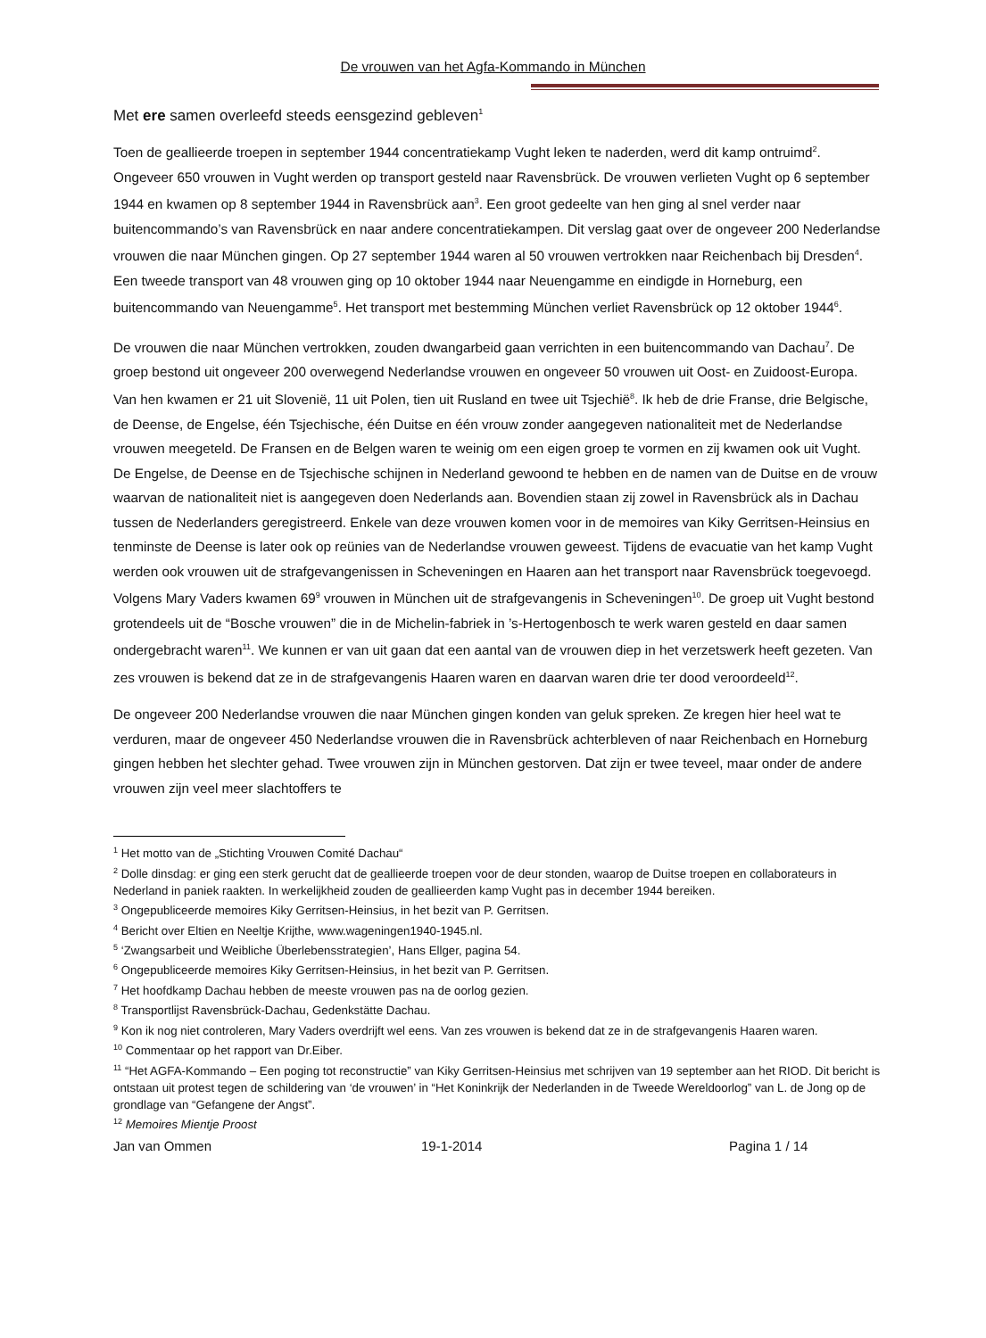De vrouwen van het Agfa-Kommando in München
Met ere samen overleefd steeds eensgezind gebleven<sup>1</sup>
Toen de geallieerde troepen in september 1944 concentratiekamp Vught leken te naderden, werd dit kamp ontruimd<sup>2</sup>. Ongeveer 650 vrouwen in Vught werden op transport gesteld naar Ravensbrück. De vrouwen verlieten Vught op 6 september 1944 en kwamen op 8 september 1944 in Ravensbrück aan<sup>3</sup>. Een groot gedeelte van hen ging al snel verder naar buitencommando’s van Ravensbrück en naar andere concentratiekampen. Dit verslag gaat over de ongeveer 200 Nederlandse vrouwen die naar München gingen. Op 27 september 1944 waren al 50 vrouwen vertrokken naar Reichenbach bij Dresden<sup>4</sup>. Een tweede transport van 48 vrouwen ging op 10 oktober 1944 naar Neuengamme en eindigde in Horneburg, een buitencommando van Neuengamme<sup>5</sup>. Het transport met bestemming München verliet Ravensbrück op 12 oktober 1944<sup>6</sup>.
De vrouwen die naar München vertrokken, zouden dwangarbeid gaan verrichten in een buitencommando van Dachau<sup>7</sup>. De groep bestond uit ongeveer 200 overwegend Nederlandse vrouwen en ongeveer 50 vrouwen uit Oost- en Zuidoost-Europa. Van hen kwamen er 21 uit Slovenië, 11 uit Polen, tien uit Rusland en twee uit Tsjechië<sup>8</sup>. Ik heb de drie Franse, drie Belgische, de Deense, de Engelse, één Tsjechische, één Duitse en één vrouw zonder aangegeven nationaliteit met de Nederlandse vrouwen meegeteld. De Fransen en de Belgen waren te weinig om een eigen groep te vormen en zij kwamen ook uit Vught. De Engelse, de Deense en de Tsjechische schijnen in Nederland gewoond te hebben en de namen van de Duitse en de vrouw waarvan de nationaliteit niet is aangegeven doen Nederlands aan. Bovendien staan zij zowel in Ravensbrück als in Dachau tussen de Nederlanders geregistreerd. Enkele van deze vrouwen komen voor in de memoires van Kiky Gerritsen-Heinsius en tenminste de Deense is later ook op reünies van de Nederlandse vrouwen geweest. Tijdens de evacuatie van het kamp Vught werden ook vrouwen uit de strafgevangenissen in Scheveningen en Haaren aan het transport naar Ravensbrück toegevoegd. Volgens Mary Vaders kwamen 69<sup>9</sup> vrouwen in München uit de strafgevangenis in Scheveningen<sup>10</sup>. De groep uit Vught bestond grotendeels uit de “Bosche vrouwen” die in de Michelin-fabriek in ’s-Hertogenbosch te werk waren gesteld en daar samen ondergebracht waren<sup>11</sup>. We kunnen er van uit gaan dat een aantal van de vrouwen diep in het verzetswerk heeft gezeten. Van zes vrouwen is bekend dat ze in de strafgevangenis Haaren waren en daarvan waren drie ter dood veroordeeld<sup>12</sup>.
De ongeveer 200 Nederlandse vrouwen die naar München gingen konden van geluk spreken. Ze kregen hier heel wat te verduren, maar de ongeveer 450 Nederlandse vrouwen die in Ravensbrück achterbleven of naar Reichenbach en Horneburg gingen hebben het slechter gehad. Twee vrouwen zijn in München gestorven. Dat zijn er twee teveel, maar onder de andere vrouwen zijn veel meer slachtoffers te
<sup>1</sup> Het motto van de „Stichting Vrouwen Comité Dachau“
<sup>2</sup> Dolle dinsdag: er ging een sterk gerucht dat de geallieerde troepen voor de deur stonden, waarop de Duitse troepen en collaborateurs in Nederland in paniek raakten. In werkelijkheid zouden de geallieerden kamp Vught pas in december 1944 bereiken.
<sup>3</sup> Ongepubliceerde memoires Kiky Gerritsen-Heinsius, in het bezit van P. Gerritsen.
<sup>4</sup> Bericht over Eltien en Neeltje Krijthe, www.wageningen1940-1945.nl.
<sup>5</sup> ‘Zwangsarbeit und Weibliche Überlebensstrategien’, Hans Ellger, pagina 54.
<sup>6</sup> Ongepubliceerde memoires Kiky Gerritsen-Heinsius, in het bezit van P. Gerritsen.
<sup>7</sup> Het hoofdkamp Dachau hebben de meeste vrouwen pas na de oorlog gezien.
<sup>8</sup> Transportlijst Ravensbrück-Dachau, Gedenkstätte Dachau.
<sup>9</sup> Kon ik nog niet controleren, Mary Vaders overdrijft wel eens. Van zes vrouwen is bekend dat ze in de strafgevangenis Haaren waren.
<sup>10</sup> Commentaar op het rapport van Dr.Eiber.
<sup>11</sup> “Het AGFA-Kommando – Een poging tot reconstructie” van Kiky Gerritsen-Heinsius met schrijven van 19 september aan het RIOD. Dit bericht is ontstaan uit protest tegen de schildering van ‘de vrouwen’ in “Het Koninkrijk der Nederlanden in de Tweede Wereldoorlog” van L. de Jong op de grondlage van “Gefangene der Angst”.
<sup>12</sup> Memoires Mientje Proost
Jan van Ommen 19-1-2014 Pagina 1 / 14